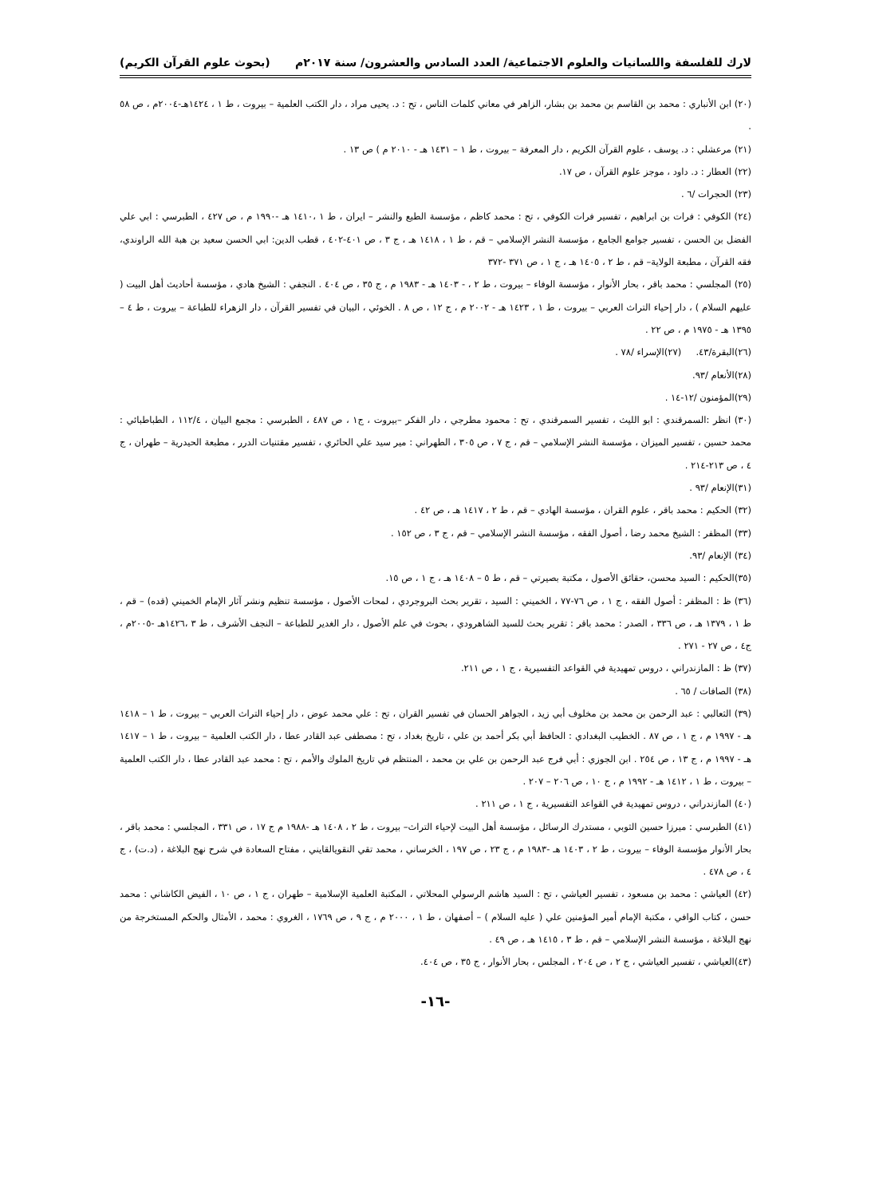لارك للفلسفة واللسانيات والعلوم الاجتماعية/ العدد السادس والعشرون/ سنة ٢٠١٧م (بحوث علوم القرآن الكريم)
(٢٠) ابن الأنباري : محمد بن القاسم بن محمد بن بشار، الزاهر في معاني كلمات الناس ، تح : د. يحيى مراد ، دار الكتب العلمية – بيروت ، ط ١ ، ١٤٢٤هـ-٢٠٠٤م ، ص ٥٨ .
(٢١) مرعشلي : د. يوسف ، علوم القرآن الكريم ، دار المعرفة – بيروت ، ط ١ – ١٤٣١ هـ - ٢٠١٠ م ) ص ١٣ .
(٢٢) العطار : د. داود ، موجز علوم القرآن ، ص ١٧.
(٢٣) الحجرات /٦ .
(٢٤) الكوفي : فرات بن ابراهيم ، تفسير فرات الكوفي ، تح : محمد كاظم ، مؤسسة الطبع والنشر – ايران ، ط ١ ،١٤١٠ هـ -١٩٩٠ م ، ص ٤٢٧ ، الطبرسي : ابي علي الفضل بن الحسن ، تفسير جوامع الجامع ، مؤسسة النشر الإسلامي – قم ، ط ١ ، ١٤١٨ هـ ، ج ٣ ، ص ٤٠١-٤٠٢ ، قطب الدين: ابي الحسن سعيد بن هبة الله الراوندي، فقه القرآن ، مطبعة الولاية– قم ، ط ٢ ، ١٤٠٥ هـ ، ج ١ ، ص ٣٧١ -٣٧٢
(٢٥) المجلسي : محمد باقر ، بحار الأنوار ، مؤسسة الوفاء – بيروت ، ط ٢ ، - ١٤٠٣ هـ - ١٩٨٣ م ، ج ٣٥ ، ص ٤٠٤ . النجفي : الشيخ هادي ، مؤسسة أحاديث أهل البيت ( عليهم السلام ) ، دار إحياء التراث العربي – بيروت ، ط ١ ، ١٤٢٣ هـ - ٢٠٠٢ م ، ج ١٢ ، ص ٨ . الخوئي ، البيان في تفسير القرآن ، دار الزهراء للطباعة – بيروت ، ط ٤ – ١٣٩٥ هـ - ١٩٧٥ م ، ص ٢٢ .
(٢٦)البقرة/٤٣. (٢٧)الإسراء /٧٨ .
(٢٨)الأنعام /٩٣.
(٢٩)المؤمنون /١٢-١٤ .
(٣٠) انظر :السمرقندي : ابو الليث ، تفسير السمرقندي ، تح : محمود مطرجي ، دار الفكر –بيروت ، ج١ ، ص ٤٨٧ ، الطبرسي : مجمع البيان ، ١١٢/٤ ، الطباطبائي : محمد حسين ، تفسير الميزان ، مؤسسة النشر الإسلامي – قم ، ج ٧ ، ص ٣٠٥ ، الطهراني : مير سيد علي الحائري ، تفسير مقتنيات الدرر ، مطبعة الحيدرية – طهران ، ج ٤ ، ص ٢١٣-٢١٤ .
(٣١)الإنعام /٩٣ .
(٣٢) الحكيم : محمد باقر ، علوم القران ، مؤسسة الهادي – قم ، ط ٢ ، ١٤١٧ هـ ، ص ٤٢ .
(٣٣) المظفر : الشيخ محمد رضا ، أصول الفقه ، مؤسسة النشر الإسلامي – قم ، ج ٣ ، ص ١٥٢ .
(٣٤) الإنعام /٩٣.
(٣٥)الحكيم : السيد محسن، حقائق الأصول ، مكتبة بصيرتي – قم ، ط ٥ – ١٤٠٨ هـ ، ج ١ ، ص ١٥.
(٣٦) ظ : المظفر : أصول الفقه ، ج ١ ، ص ٧٦-٧٧ ، الخميني : السيد ، تقرير بحث البروجردي ، لمحات الأصول ، مؤسسة تنظيم ونشر آثار الإمام الخميني (قده) – قم ، ط ١ ، ١٣٧٩ هـ ، ص ٣٣٦ ، الصدر : محمد باقر : تقرير بحث للسيد الشاهرودي ، بحوث في علم الأصول ، دار الغدير للطباعة – النجف الأشرف ، ط ٣ ،١٤٢٦هـ -٢٠٠٥م ، ج٤ ، ص ٢٧ - ٢٧١ .
(٣٧) ظ : المازندراني ، دروس تمهيدية في القواعد التفسيرية ، ج ١ ، ص ٢١١.
(٣٨) الصافات / ٦٥ .
(٣٩) الثعالبي : عبد الرحمن بن محمد بن مخلوف أبي زيد ، الجواهر الحسان في تفسير القران ، تح : علي محمد عوض ، دار إحياء التراث العربي – بيروت ، ط ١ – ١٤١٨ هـ - ١٩٩٧ م ، ج ١ ، ص ٨٧ . الخطيب البغدادي : الحافظ أبي بكر أحمد بن علي ، تاريخ بغداد ، تح : مصطفى عبد القادر عطا ، دار الكتب العلمية – بيروت ، ط ١ – ١٤١٧ هـ - ١٩٩٧ م ، ج ١٣ ، ص ٢٥٤ . ابن الجوزي : أبي فرج عبد الرحمن بن علي بن محمد ، المنتظم في تاريخ الملوك والأمم ، تح : محمد عبد القادر عطا ، دار الكتب العلمية – بيروت ، ط ١ ، ١٤١٢ هـ - ١٩٩٢ م ، ج ١٠ ، ص ٢٠٦ – ٢٠٧ .
(٤٠) المازندراني ، دروس تمهيدية في القواعد التفسيرية ، ج ١ ، ص ٢١١ .
(٤١) الطبرسي : ميرزا حسين الثوبي ، مستدرك الرسائل ، مؤسسة أهل البيت لإحياء التراث– بيروت ، ط ٢ ، ١٤٠٨ هـ -١٩٨٨ م ج ١٧ ، ص ٣٣١ ، المجلسي : محمد باقر ، بحار الأنوار مؤسسة الوفاء – بيروت ، ط ٢ ، ١٤٠٣ هـ -١٩٨٣ م ، ج ٢٣ ، ص ١٩٧ ، الخرساني ، محمد تقي النقويالقايني ، مفتاح السعادة في شرح نهج البلاغة ، (د.ت) ، ج ٤ ، ص ٤٧٨ .
(٤٢) العياشي : محمد بن مسعود ، تفسير العياشي ، تح : السيد هاشم الرسولي المحلاتي ، المكتبة العلمية الإسلامية – طهران ، ج ١ ، ص ١٠ ، الفيض الكاشاني : محمد حسن ، كتاب الوافي ، مكتبة الإمام أمير المؤمنين علي ( عليه السلام ) – أصفهان ، ط ١ ، ٢٠٠٠ م ، ج ٩ ، ص ١٧٦٩ ، الغروي : محمد ، الأمثال والحكم المستخرجة من نهج البلاغة ، مؤسسة النشر الإسلامي – قم ، ط ٣ ، ١٤١٥ هـ ، ص ٤٩ .
(٤٣)العياشي ، تفسير العياشي ، ج ٢ ، ص ٢٠٤ ، المجلس ، بحار الأنوار ، ج ٣٥ ، ص ٤٠٤.
-١٦-